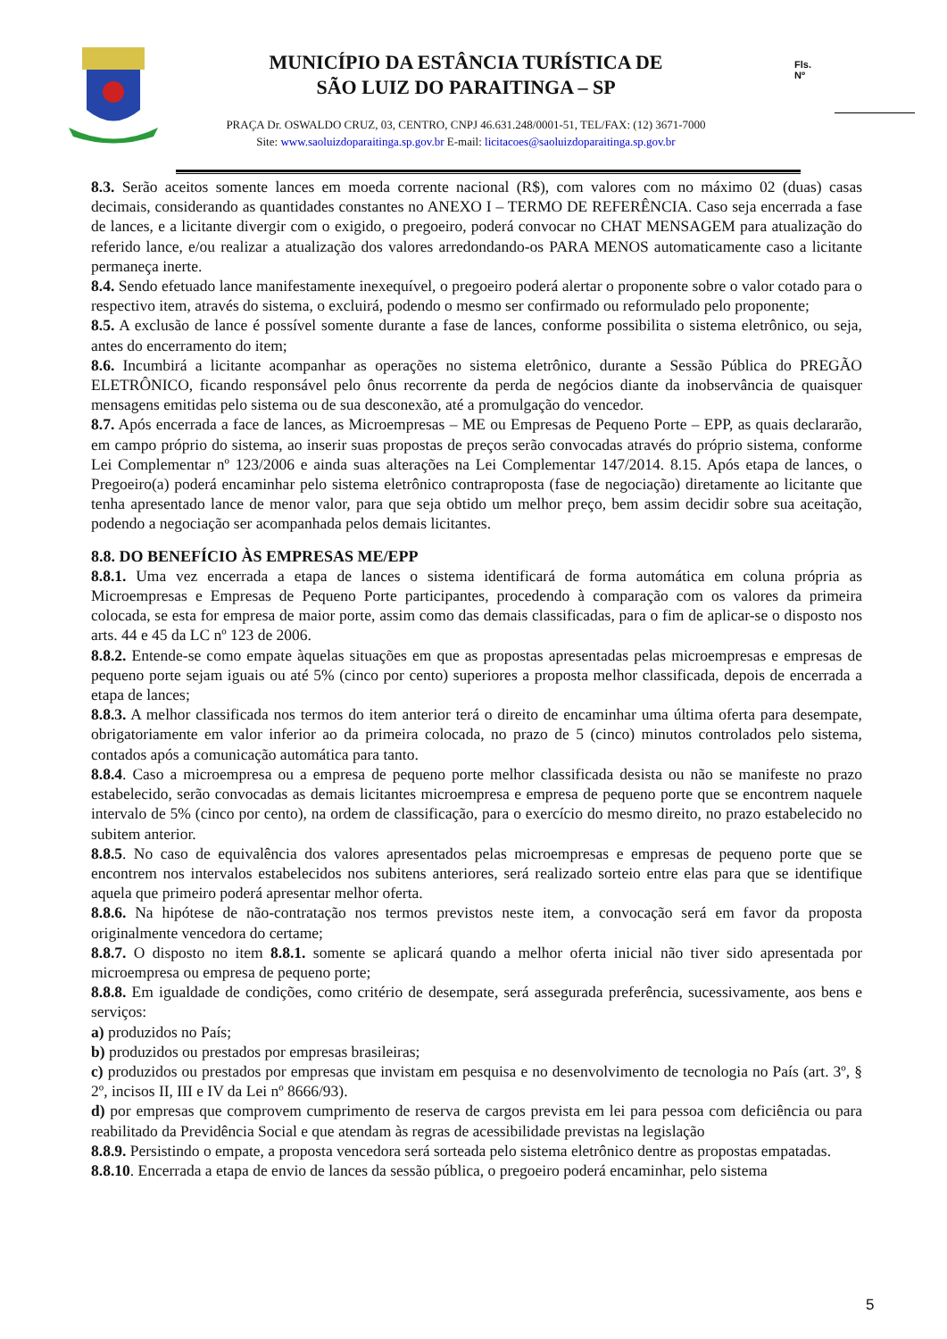MUNICÍPIO DA ESTÂNCIA TURÍSTICA DE
SÃO LUIZ DO PARAITINGA – SP
PRAÇA Dr. OSWALDO CRUZ, 03, CENTRO, CNPJ 46.631.248/0001-51, TEL/FAX: (12) 3671-7000
Site: www.saoluizdoparaitinga.sp.gov.br E-mail: licitacoes@saoluizdoparaitinga.sp.gov.br
Fls.
Nº
8.3. Serão aceitos somente lances em moeda corrente nacional (R$), com valores com no máximo 02 (duas) casas decimais, considerando as quantidades constantes no ANEXO I – TERMO DE REFERÊNCIA. Caso seja encerrada a fase de lances, e a licitante divergir com o exigido, o pregoeiro, poderá convocar no CHAT MENSAGEM para atualização do referido lance, e/ou realizar a atualização dos valores arredondando-os PARA MENOS automaticamente caso a licitante permaneça inerte.
8.4. Sendo efetuado lance manifestamente inexequível, o pregoeiro poderá alertar o proponente sobre o valor cotado para o respectivo item, através do sistema, o excluirá, podendo o mesmo ser confirmado ou reformulado pelo proponente;
8.5. A exclusão de lance é possível somente durante a fase de lances, conforme possibilita o sistema eletrônico, ou seja, antes do encerramento do item;
8.6. Incumbirá a licitante acompanhar as operações no sistema eletrônico, durante a Sessão Pública do PREGÃO ELETRÔNICO, ficando responsável pelo ônus recorrente da perda de negócios diante da inobservância de quaisquer mensagens emitidas pelo sistema ou de sua desconexão, até a promulgação do vencedor.
8.7. Após encerrada a face de lances, as Microempresas – ME ou Empresas de Pequeno Porte – EPP, as quais declararão, em campo próprio do sistema, ao inserir suas propostas de preços serão convocadas através do próprio sistema, conforme Lei Complementar nº 123/2006 e ainda suas alterações na Lei Complementar 147/2014. 8.15. Após etapa de lances, o Pregoeiro(a) poderá encaminhar pelo sistema eletrônico contraproposta (fase de negociação) diretamente ao licitante que tenha apresentado lance de menor valor, para que seja obtido um melhor preço, bem assim decidir sobre sua aceitação, podendo a negociação ser acompanhada pelos demais licitantes.
8.8. DO BENEFÍCIO ÀS EMPRESAS ME/EPP
8.8.1. Uma vez encerrada a etapa de lances o sistema identificará de forma automática em coluna própria as Microempresas e Empresas de Pequeno Porte participantes, procedendo à comparação com os valores da primeira colocada, se esta for empresa de maior porte, assim como das demais classificadas, para o fim de aplicar-se o disposto nos arts. 44 e 45 da LC nº 123 de 2006.
8.8.2. Entende-se como empate àquelas situações em que as propostas apresentadas pelas microempresas e empresas de pequeno porte sejam iguais ou até 5% (cinco por cento) superiores a proposta melhor classificada, depois de encerrada a etapa de lances;
8.8.3. A melhor classificada nos termos do item anterior terá o direito de encaminhar uma última oferta para desempate, obrigatoriamente em valor inferior ao da primeira colocada, no prazo de 5 (cinco) minutos controlados pelo sistema, contados após a comunicação automática para tanto.
8.8.4. Caso a microempresa ou a empresa de pequeno porte melhor classificada desista ou não se manifeste no prazo estabelecido, serão convocadas as demais licitantes microempresa e empresa de pequeno porte que se encontrem naquele intervalo de 5% (cinco por cento), na ordem de classificação, para o exercício do mesmo direito, no prazo estabelecido no subitem anterior.
8.8.5. No caso de equivalência dos valores apresentados pelas microempresas e empresas de pequeno porte que se encontrem nos intervalos estabelecidos nos subitens anteriores, será realizado sorteio entre elas para que se identifique aquela que primeiro poderá apresentar melhor oferta.
8.8.6. Na hipótese de não-contratação nos termos previstos neste item, a convocação será em favor da proposta originalmente vencedora do certame;
8.8.7. O disposto no item 8.8.1. somente se aplicará quando a melhor oferta inicial não tiver sido apresentada por microempresa ou empresa de pequeno porte;
8.8.8. Em igualdade de condições, como critério de desempate, será assegurada preferência, sucessivamente, aos bens e serviços:
a) produzidos no País;
b) produzidos ou prestados por empresas brasileiras;
c) produzidos ou prestados por empresas que invistam em pesquisa e no desenvolvimento de tecnologia no País (art. 3º, § 2º, incisos II, III e IV da Lei nº 8666/93).
d) por empresas que comprovem cumprimento de reserva de cargos prevista em lei para pessoa com deficiência ou para reabilitado da Previdência Social e que atendam às regras de acessibilidade previstas na legislação
8.8.9. Persistindo o empate, a proposta vencedora será sorteada pelo sistema eletrônico dentre as propostas empatadas.
8.8.10. Encerrada a etapa de envio de lances da sessão pública, o pregoeiro poderá encaminhar, pelo sistema
5